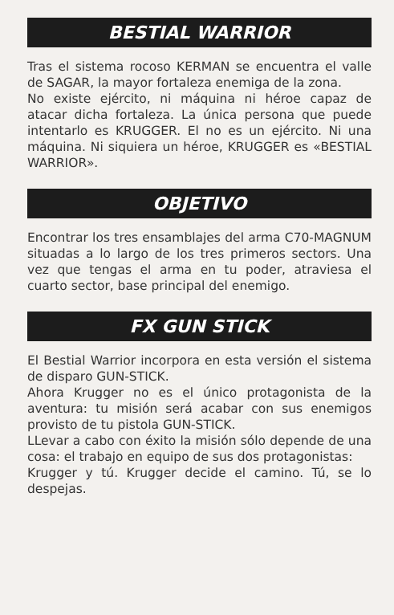BESTIAL WARRIOR
Tras el sistema rocoso KERMAN se encuentra el valle de SAGAR, la mayor fortaleza enemiga de la zona.
No existe ejército, ni máquina ni héroe capaz de atacar dicha fortaleza. La única persona que puede intentarlo es KRUGGER. El no es un ejército. Ni una máquina. Ni siquiera un héroe, KRUGGER es «BESTIAL WARRIOR».
OBJETIVO
Encontrar los tres ensamblajes del arma C70-MAGNUM situadas a lo largo de los tres primeros sectors. Una vez que tengas el arma en tu poder, atraviesa el cuarto sector, base principal del enemigo.
FX GUN STICK
El Bestial Warrior incorpora en esta versión el sistema de disparo GUN-STICK.
Ahora Krugger no es el único protagonista de la aventura: tu misión será acabar con sus enemigos provisto de tu pistola GUN-STICK.
LLevar a cabo con éxito la misión sólo depende de una cosa: el trabajo en equipo de sus dos protagonistas:
Krugger y tú. Krugger decide el camino. Tú, se lo despejas.